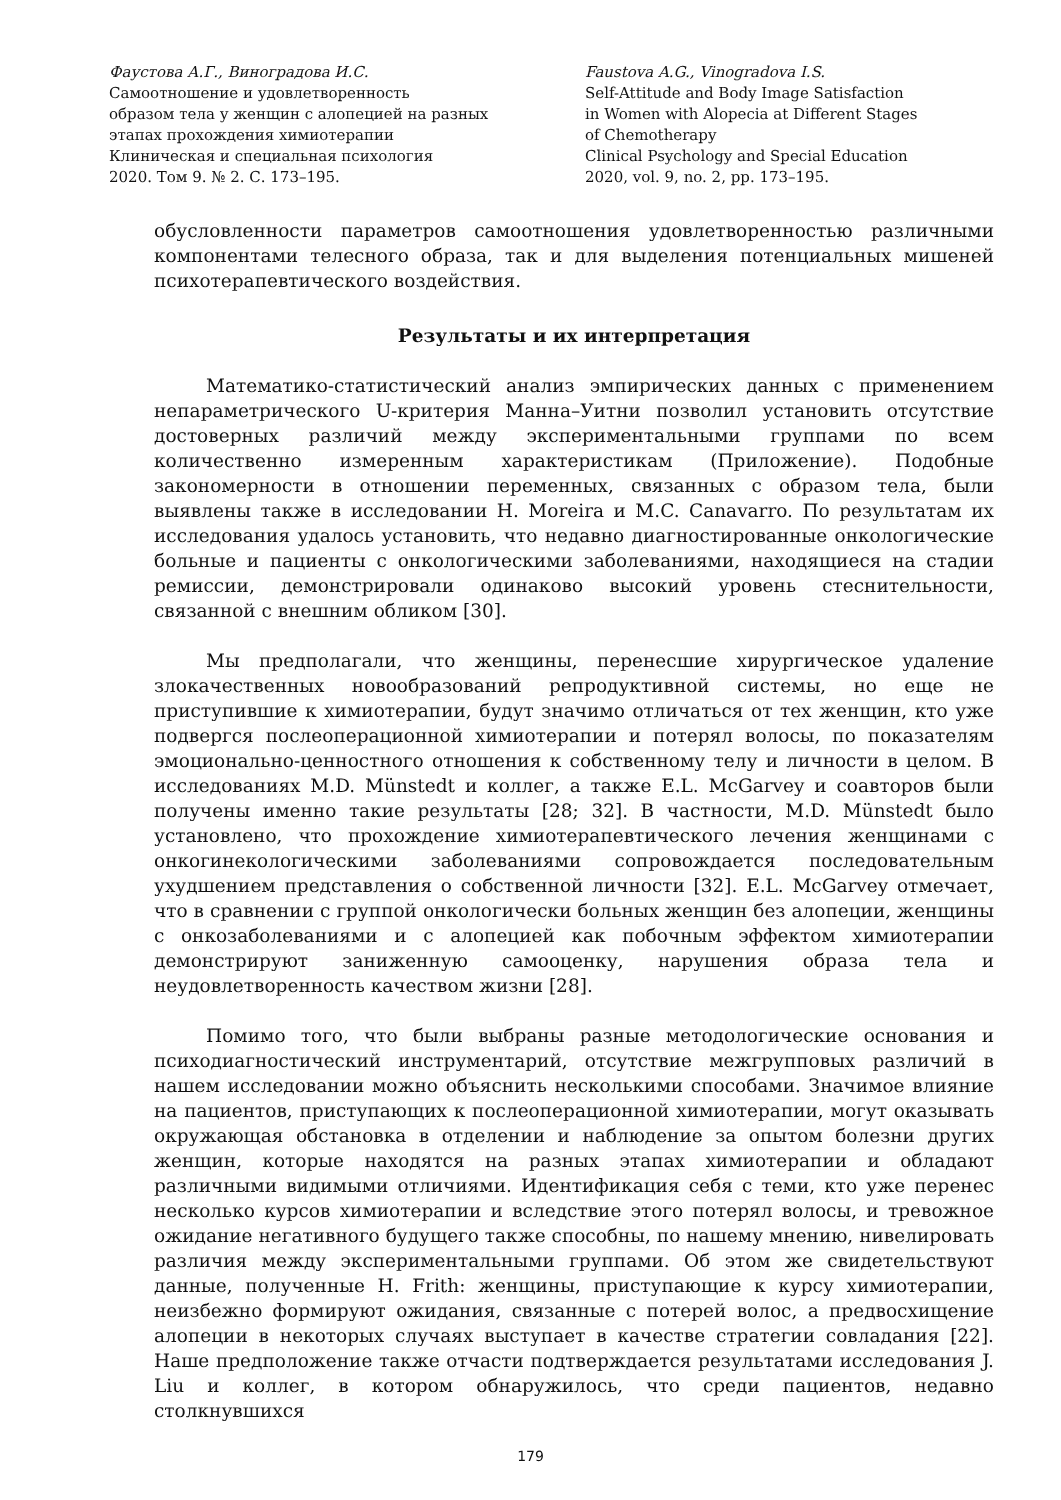Фаустова А.Г., Виноградова И.С.
Самоотношение и удовлетворенность
образом тела у женщин с алопецией на разных
этапах прохождения химиотерапии
Клиническая и специальная психология
2020. Том 9. № 2. С. 173–195.
Faustova A.G., Vinogradova I.S.
Self-Attitude and Body Image Satisfaction
in Women with Alopecia at Different Stages
of Chemotherapy
Clinical Psychology and Special Education
2020, vol. 9, no. 2, pp. 173–195.
обусловленности параметров самоотношения удовлетворенностью различными компонентами телесного образа, так и для выделения потенциальных мишеней психотерапевтического воздействия.
Результаты и их интерпретация
Математико-статистический анализ эмпирических данных с применением непараметрического U-критерия Манна–Уитни позволил установить отсутствие достоверных различий между экспериментальными группами по всем количественно измеренным характеристикам (Приложение). Подобные закономерности в отношении переменных, связанных с образом тела, были выявлены также в исследовании H. Moreira и M.C. Canavarro. По результатам их исследования удалось установить, что недавно диагностированные онкологические больные и пациенты с онкологическими заболеваниями, находящиеся на стадии ремиссии, демонстрировали одинаково высокий уровень стеснительности, связанной с внешним обликом [30].
Мы предполагали, что женщины, перенесшие хирургическое удаление злокачественных новообразований репродуктивной системы, но еще не приступившие к химиотерапии, будут значимо отличаться от тех женщин, кто уже подвергся послеоперационной химиотерапии и потерял волосы, по показателям эмоционально-ценностного отношения к собственному телу и личности в целом. В исследованиях M.D. Münstedt и коллег, а также E.L. McGarvey и соавторов были получены именно такие результаты [28; 32]. В частности, M.D. Münstedt было установлено, что прохождение химиотерапевтического лечения женщинами с онкогинекологическими заболеваниями сопровождается последовательным ухудшением представления о собственной личности [32]. E.L. McGarvey отмечает, что в сравнении с группой онкологически больных женщин без алопеции, женщины с онкозаболеваниями и с алопецией как побочным эффектом химиотерапии демонстрируют заниженную самооценку, нарушения образа тела и неудовлетворенность качеством жизни [28].
Помимо того, что были выбраны разные методологические основания и психодиагностический инструментарий, отсутствие межгрупповых различий в нашем исследовании можно объяснить несколькими способами. Значимое влияние на пациентов, приступающих к послеоперационной химиотерапии, могут оказывать окружающая обстановка в отделении и наблюдение за опытом болезни других женщин, которые находятся на разных этапах химиотерапии и обладают различными видимыми отличиями. Идентификация себя с теми, кто уже перенес несколько курсов химиотерапии и вследствие этого потерял волосы, и тревожное ожидание негативного будущего также способны, по нашему мнению, нивелировать различия между экспериментальными группами. Об этом же свидетельствуют данные, полученные H. Frith: женщины, приступающие к курсу химиотерапии, неизбежно формируют ожидания, связанные с потерей волос, а предвосхищение алопеции в некоторых случаях выступает в качестве стратегии совладания [22]. Наше предположение также отчасти подтверждается результатами исследования J. Liu и коллег, в котором обнаружилось, что среди пациентов, недавно столкнувшихся
179